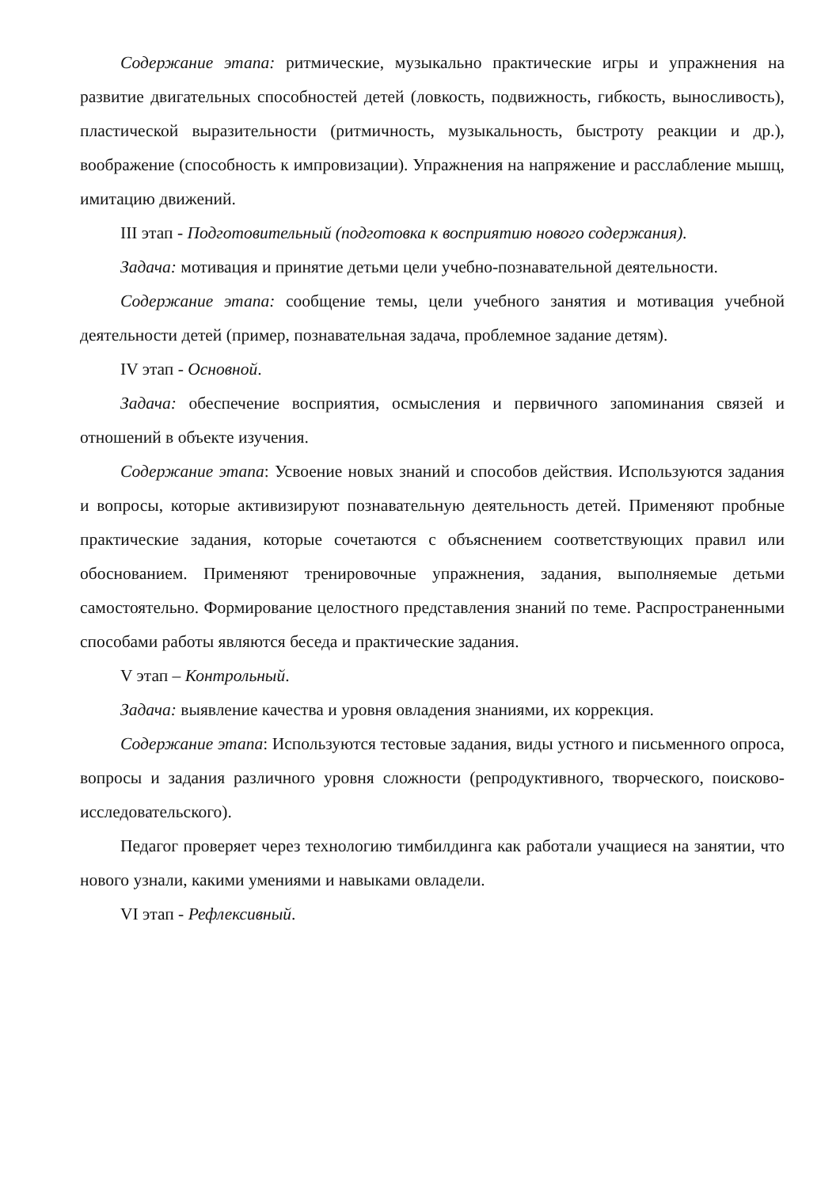Содержание этапа: ритмические, музыкально практические игры и упражнения на развитие двигательных способностей детей (ловкость, подвижность, гибкость, выносливость), пластической выразительности (ритмичность, музыкальность, быстроту реакции и др.), воображение (способность к импровизации). Упражнения на напряжение и расслабление мышц, имитацию движений.
III этап - Подготовительный (подготовка к восприятию нового содержания).
Задача: мотивация и принятие детьми цели учебно-познавательной деятельности.
Содержание этапа: сообщение темы, цели учебного занятия и мотивация учебной деятельности детей (пример, познавательная задача, проблемное задание детям).
IV этап - Основной.
Задача: обеспечение восприятия, осмысления и первичного запоминания связей и отношений в объекте изучения.
Содержание этапа: Усвоение новых знаний и способов действия. Используются задания и вопросы, которые активизируют познавательную деятельность детей. Применяют пробные практические задания, которые сочетаются с объяснением соответствующих правил или обоснованием. Применяют тренировочные упражнения, задания, выполняемые детьми самостоятельно. Формирование целостного представления знаний по теме. Распространенными способами работы являются беседа и практические задания.
V этап – Контрольный.
Задача: выявление качества и уровня овладения знаниями, их коррекция.
Содержание этапа: Используются тестовые задания, виды устного и письменного опроса, вопросы и задания различного уровня сложности (репродуктивного, творческого, поисково-исследовательского).
Педагог проверяет через технологию тимбилдинга как работали учащиеся на занятии, что нового узнали, какими умениями и навыками овладели.
VI этап - Рефлексивный.